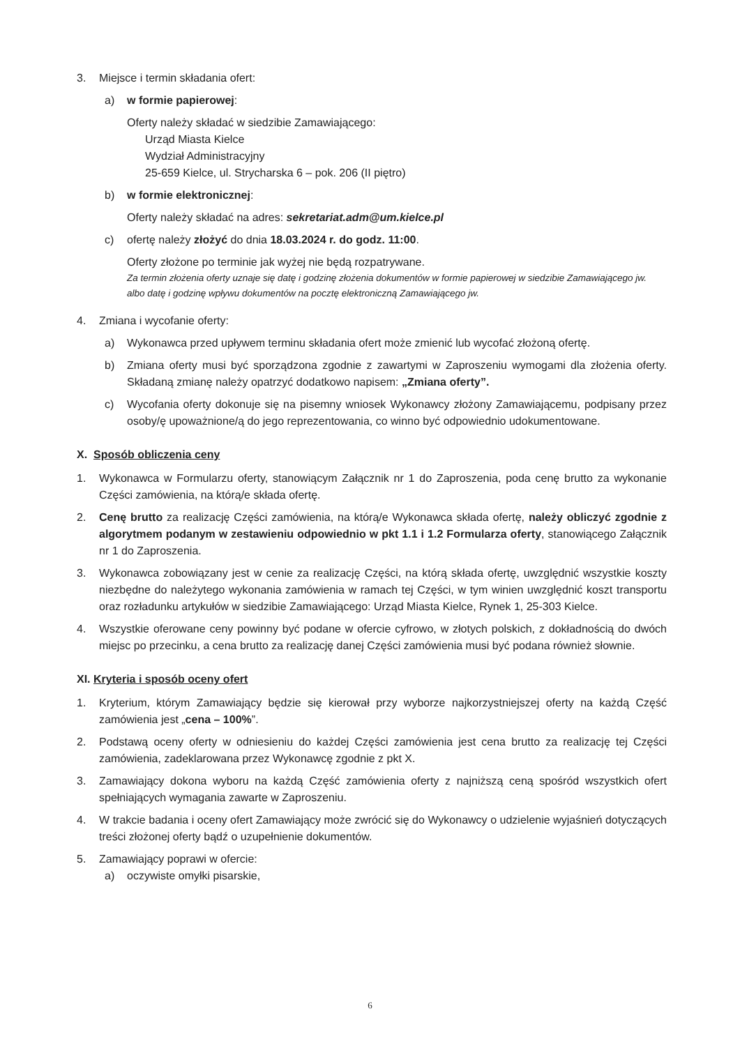3. Miejsce i termin składania ofert:
a) w formie papierowej:
Oferty należy składać w siedzibie Zamawiającego:
Urząd Miasta Kielce
Wydział Administracyjny
25-659 Kielce, ul. Strycharska 6 – pok. 206 (II piętro)
b) w formie elektronicznej:
Oferty należy składać na adres: sekretariat.adm@um.kielce.pl
c) ofertę należy złożyć do dnia 18.03.2024 r. do godz. 11:00.
Oferty złożone po terminie jak wyżej nie będą rozpatrywane.
Za termin złożenia oferty uznaje się datę i godzinę złożenia dokumentów w formie papierowej w siedzibie Zamawiającego jw. albo datę i godzinę wpływu dokumentów na pocztę elektroniczną Zamawiającego jw.
4. Zmiana i wycofanie oferty:
a) Wykonawca przed upływem terminu składania ofert może zmienić lub wycofać złożoną ofertę.
b) Zmiana oferty musi być sporządzona zgodnie z zawartymi w Zaproszeniu wymogami dla złożenia oferty. Składaną zmianę należy opatrzyć dodatkowo napisem: „Zmiana oferty”.
c) Wycofania oferty dokonuje się na pisemny wniosek Wykonawcy złożony Zamawiającemu, podpisany przez osoby/ę upoważnione/ą do jego reprezentowania, co winno być odpowiednio udokumentowane.
X. Sposób obliczenia ceny
1. Wykonawca w Formularzu oferty, stanowiącym Załącznik nr 1 do Zaproszenia, poda cenę brutto za wykonanie Części zamówienia, na którą/e składa ofertę.
2. Cenę brutto za realizację Części zamówienia, na którą/e Wykonawca składa ofertę, należy obliczyć zgodnie z algorytmem podanym w zestawieniu odpowiednio w pkt 1.1 i 1.2 Formularza oferty, stanowiącego Załącznik nr 1 do Zaproszenia.
3. Wykonawca zobowiązany jest w cenie za realizację Części, na którą składa ofertę, uwzględnić wszystkie koszty niezbędne do należytego wykonania zamówienia w ramach tej Części, w tym winien uwzględnić koszt transportu oraz rozładunku artykułów w siedzibie Zamawiającego: Urząd Miasta Kielce, Rynek 1, 25-303 Kielce.
4. Wszystkie oferowane ceny powinny być podane w ofercie cyfrowo, w złotych polskich, z dokładnością do dwóch miejsc po przecinku, a cena brutto za realizację danej Części zamówienia musi być podana również słownie.
XI. Kryteria i sposób oceny ofert
1. Kryterium, którym Zamawiający będzie się kierował przy wyborze najkorzystniejszej oferty na każdą Część zamówienia jest „cena – 100%”.
2. Podstawą oceny oferty w odniesieniu do każdej Części zamówienia jest cena brutto za realizację tej Części zamówienia, zadeklarowana przez Wykonawcę zgodnie z pkt X.
3. Zamawiający dokona wyboru na każdą Część zamówienia oferty z najniższą ceną spośród wszystkich ofert spełniających wymagania zawarte w Zaproszeniu.
4. W trakcie badania i oceny ofert Zamawiający może zwrócić się do Wykonawcy o udzielenie wyjaśnień dotyczących treści złożonej oferty bądź o uzupełnienie dokumentów.
5. Zamawiający poprawi w ofercie:
a) oczywiste omyłki pisarskie,
6